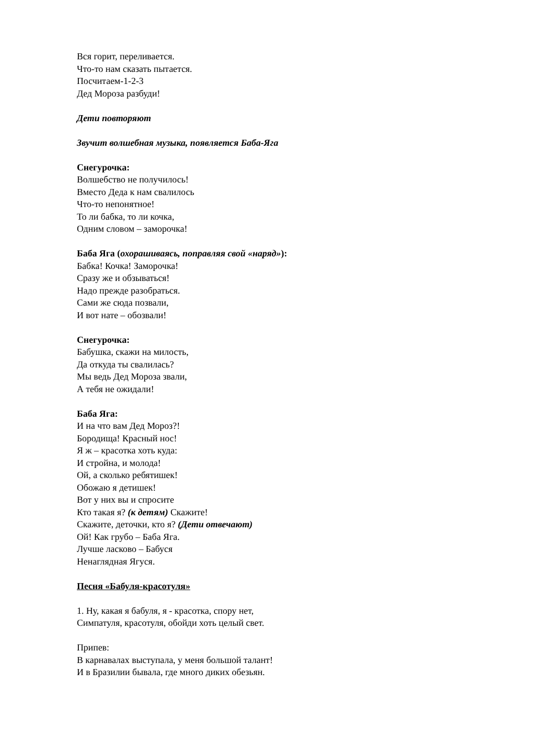Вся горит, переливается.
Что-то нам сказать пытается.
Посчитаем-1-2-3
Дед Мороза разбуди!
Дети повторяют
Звучит волшебная музыка, появляется Баба-Яга
Снегурочка:
Волшебство не получилось!
Вместо Деда к нам свалилось
Что-то непонятное!
То ли бабка, то ли кочка,
Одним словом – заморочка!
Баба Яга (охорашиваясь, поправляя свой «наряд»):
Бабка! Кочка! Заморочка!
Сразу же и обзываться!
Надо прежде разобраться.
Сами же сюда позвали,
И вот нате – обозвали!
Снегурочка:
Бабушка, скажи на милость,
Да откуда ты свалилась?
Мы ведь Дед Мороза звали,
А тебя не ожидали!
Баба Яга:
И на что вам Дед Мороз?!
Бородища! Красный нос!
Я ж – красотка хоть куда:
И стройна, и молода!
Ой, а сколько ребятишек!
Обожаю я детишек!
Вот у них вы и спросите
Кто такая я? (к детям) Скажите!
Скажите, деточки, кто я? (Дети отвечают)
Ой! Как грубо – Баба Яга.
Лучше ласково – Бабуся
Ненаглядная Ягуся.
Песня «Бабуля-красотуля»
1. Ну, какая я бабуля, я - красотка, спору нет,
Симпатуля, красотуля, обойди хоть целый свет.
Припев:
В карнавалах выступала, у меня большой талант!
И в Бразилии бывала, где много диких обезьян.